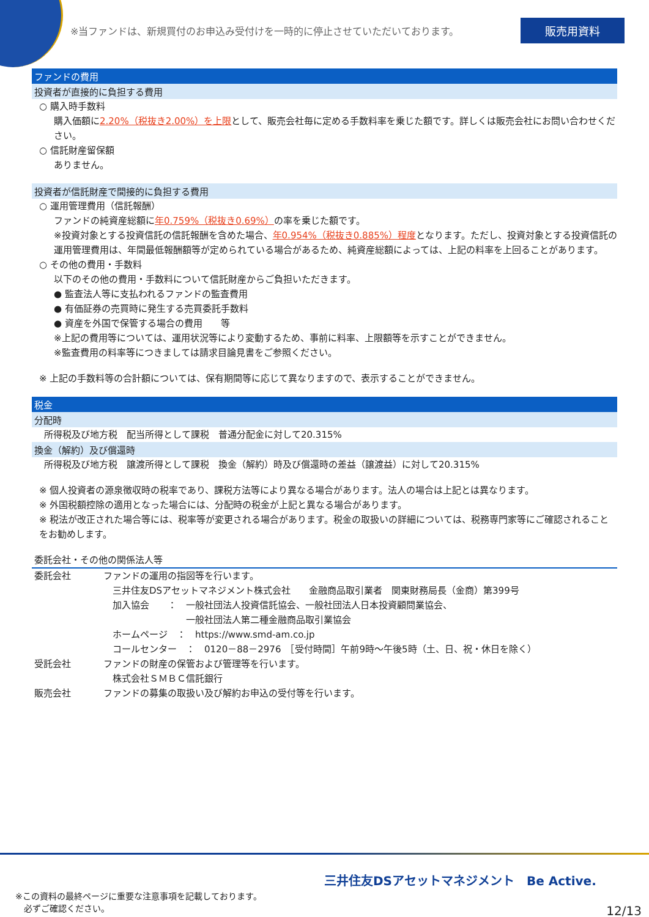※当ファンドは、新規買付のお申込み受付けを一時的に停止させていただいております。 販売用資料
ファンドの費用
投資者が直接的に負担する費用
○ 購入時手数料
購入価額に2.20%（税抜き2.00%）を上限として、販売会社毎に定める手数料率を乗じた額です。詳しくは販売会社にお問い合わせください。
○ 信託財産留保額
ありません。
投資者が信託財産で間接的に負担する費用
○ 運用管理費用（信託報酬）
ファンドの純資産総額に年0.759%（税抜き0.69%）の率を乗じた額です。
※投資対象とする投資信託の信託報酬を含めた場合、年0.954%（税抜き0.885%）程度となります。ただし、投資対象とする投資信託の運用管理費用は、年間最低報酬額等が定められている場合があるため、純資産総額によっては、上記の料率を上回ることがあります。
○ その他の費用・手数料
以下のその他の費用・手数料について信託財産からご負担いただきます。
● 監査法人等に支払われるファンドの監査費用
● 有価証券の売買時に発生する売買委託手数料
● 資産を外国で保管する場合の費用　　等
※上記の費用等については、運用状況等により変動するため、事前に料率、上限額等を示すことができません。
※監査費用の料率等につきましては請求目論見書をご参照ください。
※ 上記の手数料等の合計額については、保有期間等に応じて異なりますので、表示することができません。
税金
分配時
所得税及び地方税　配当所得として課税　普通分配金に対して20.315%
換金（解約）及び償還時
所得税及び地方税　譲渡所得として課税　換金（解約）時及び償還時の差益（譲渡益）に対して20.315%
※ 個人投資者の源泉徴収時の税率であり、課税方法等により異なる場合があります。法人の場合は上記とは異なります。
※ 外国税額控除の適用となった場合には、分配時の税金が上記と異なる場合があります。
※ 税法が改正された場合等には、税率等が変更される場合があります。税金の取扱いの詳細については、税務専門家等にご確認されることをお勧めします。
委託会社・その他の関係法人等
| 委託会社 | ファンドの運用の指図等を行います。 三井住友DSアセットマネジメント株式会社 金融商品取引業者 関東財務局長（金商）第399号 加入協会 ： 一般社団法人投資信託協会、一般社団法人日本投資顧問業協会、 一般社団法人第二種金融商品取引業協会 ホームページ ： https://www.smd-am.co.jp コールセンター ： 0120－88－2976 ［受付時間］午前9時～午後5時（土、日、祝・休日を除く） |
| 受託会社 | ファンドの財産の保管および管理等を行います。 株式会社ＳＭＢＣ信託銀行 |
| 販売会社 | ファンドの募集の取扱い及び解約お申込の受付等を行います。 |
※この資料の最終ページに重要な注意事項を記載しております。
　必ずご確認ください。
三井住友DSアセットマネジメント　Be Active.
12/13